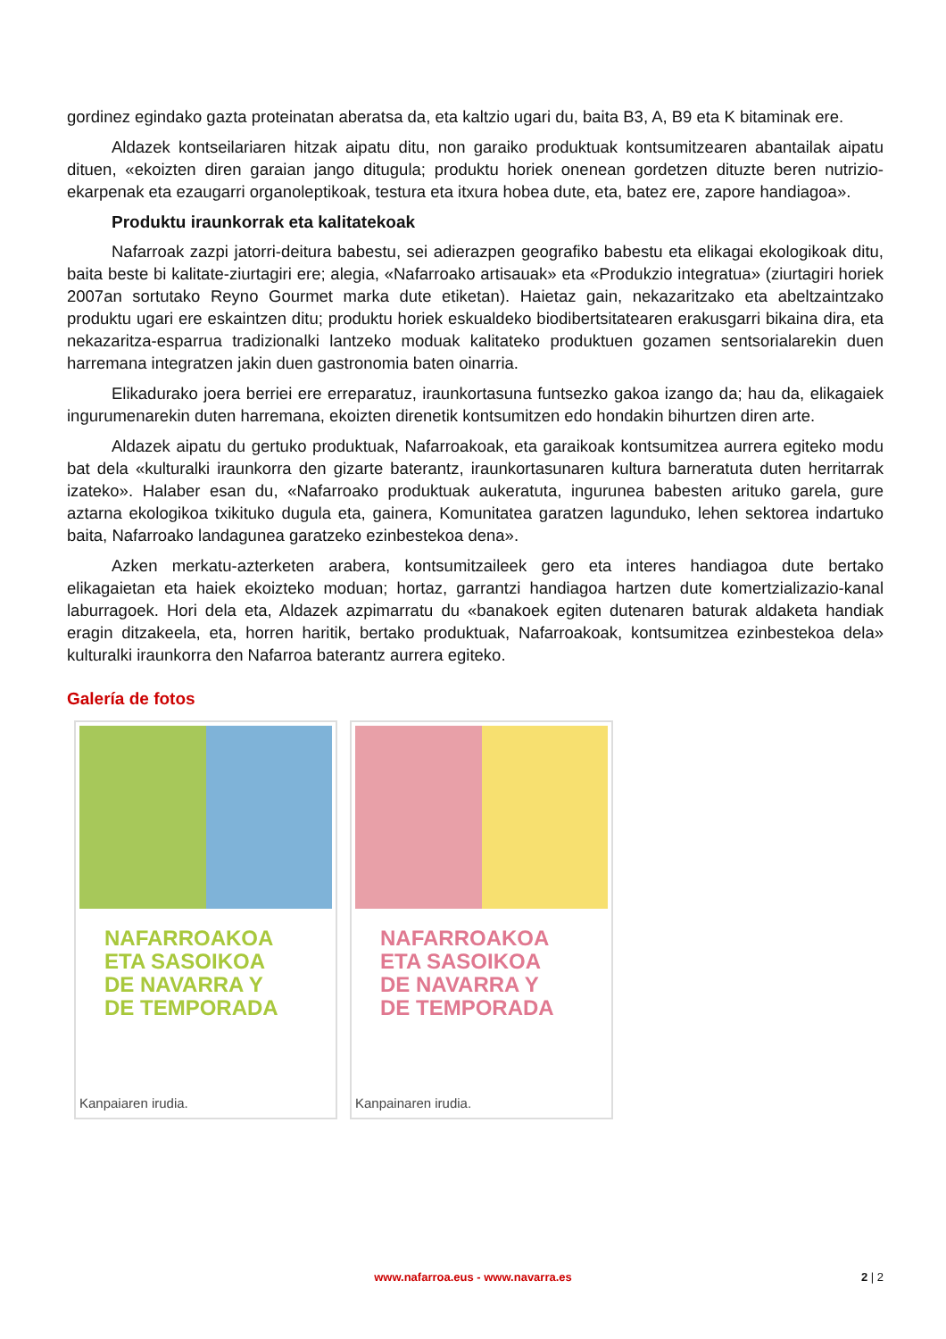gordinez egindako gazta proteinatan aberatsa da, eta kaltzio ugari du, baita B3, A, B9 eta K bitaminak ere.
Aldazek kontseilariaren hitzak aipatu ditu, non garaiko produktuak kontsumitzearen abantailak aipatu dituen, «ekoizten diren garaian jango ditugula; produktu horiek onenean gordetzen dituzte beren nutrizio-ekarpenak eta ezaugarri organoleptikoak, testura eta itxura hobea dute, eta, batez ere, zapore handiagoa».
Produktu iraunkorrak eta kalitatekoak
Nafarroak zazpi jatorri-deitura babestu, sei adierazpen geografiko babestu eta elikagai ekologikoak ditu, baita beste bi kalitate-ziurtagiri ere; alegia, «Nafarroako artisauak» eta «Produkzio integratua» (ziurtagiri horiek 2007an sortutako Reyno Gourmet marka dute etiketan). Haietaz gain, nekazaritzako eta abeltzaintzako produktu ugari ere eskaintzen ditu; produktu horiek eskualdeko biodibertsitatearen erakusgarri bikaina dira, eta nekazaritza-esparrua tradizionalki lantzeko moduak kalitateko produktuen gozamen sentsorialarekin duen harremana integratzen jakin duen gastronomia baten oinarria.
Elikadurako joera berriei ere erreparatuz, iraunkortasuna funtsezko gakoa izango da; hau da, elikagaiek ingurumenarekin duten harremana, ekoizten direnetik kontsumitzen edo hondakin bihurtzen diren arte.
Aldazek aipatu du gertuko produktuak, Nafarroakoak, eta garaikoak kontsumitzea aurrera egiteko modu bat dela «kulturalki iraunkorra den gizarte baterantz, iraunkortasunaren kultura barneratuta duten herritarrak izateko». Halaber esan du, «Nafarroako produktuak aukeratuta, ingurunea babesten arituko garela, gure aztarna ekologikoa txikituko dugula eta, gainera, Komunitatea garatzen lagunduko, lehen sektorea indartuko baita, Nafarroako landagunea garatzeko ezinbestekoa dena».
Azken merkatu-azterketen arabera, kontsumitzaileek gero eta interes handiagoa dute bertako elikagaietan eta haiek ekoizteko moduan; hortaz, garrantzi handiagoa hartzen dute komertzializazio-kanal laburragoek. Hori dela eta, Aldazek azpimarratu du «banakoek egiten dutenaren baturak aldaketa handiak eragin ditzakeela, eta, horren haritik, bertako produktuak, Nafarroakoak, kontsumitzea ezinbestekoa dela» kulturalki iraunkorra den Nafarroa baterantz aurrera egiteko.
Galería de fotos
NAFARROAKOA
ETA SASOIKOA
DE NAVARRA Y
DE TEMPORADA
Kanpaiaren irudia.
NAFARROAKOA
ETA SASOIKOA
DE NAVARRA Y
DE TEMPORADA
Kanpainaren irudia.
www.nafarroa.eus - www.navarra.es 2 | 2